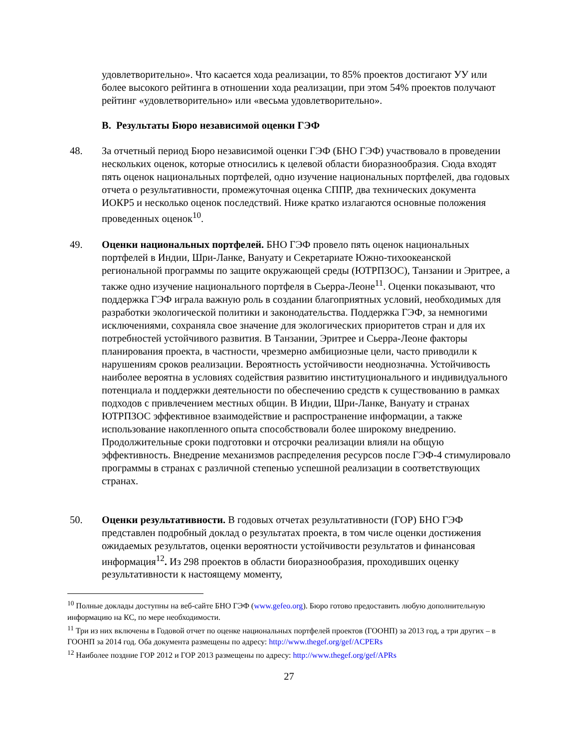удовлетворительно». Что касается хода реализации, то 85% проектов достигают УУ или более высокого рейтинга в отношении хода реализации, при этом 54% проектов получают рейтинг «удовлетворительно» или «весьма удовлетворительно».
B. Результаты Бюро независимой оценки ГЭФ
48. За отчетный период Бюро независимой оценки ГЭФ (БНО ГЭФ) участвовало в проведении нескольких оценок, которые относились к целевой области биоразнообразия. Сюда входят пять оценок национальных портфелей, одно изучение национальных портфелей, два годовых отчета о результативности, промежуточная оценка СППР, два технических документа ИОКР5 и несколько оценок последствий. Ниже кратко излагаются основные положения проведенных оценок<sup>10</sup>.
49. Оценки национальных портфелей. БНО ГЭФ провело пять оценок национальных портфелей в Индии, Шри-Ланке, Вануату и Секретариате Южно-тихоокеанской региональной программы по защите окружающей среды (ЮТРПЗОС), Танзании и Эритрее, а также одно изучение национального портфеля в Сьерра-Леоне<sup>11</sup>. Оценки показывают, что поддержка ГЭФ играла важную роль в создании благоприятных условий, необходимых для разработки экологической политики и законодательства. Поддержка ГЭФ, за немногими исключениями, сохраняла свое значение для экологических приоритетов стран и для их потребностей устойчивого развития. В Танзании, Эритрее и Сьерра-Леоне факторы планирования проекта, в частности, чрезмерно амбициозные цели, часто приводили к нарушениям сроков реализации. Вероятность устойчивости неоднозначна. Устойчивость наиболее вероятна в условиях содействия развитию институционального и индивидуального потенциала и поддержки деятельности по обеспечению средств к существованию в рамках подходов с привлечением местных общин. В Индии, Шри-Ланке, Вануату и странах ЮТРПЗОС эффективное взаимодействие и распространение информации, а также использование накопленного опыта способствовали более широкому внедрению. Продолжительные сроки подготовки и отсрочки реализации влияли на общую эффективность. Внедрение механизмов распределения ресурсов после ГЭФ-4 стимулировало программы в странах с различной степенью успешной реализации в соответствующих странах.
50. Оценки результативности. В годовых отчетах результативности (ГОР) БНО ГЭФ представлен подробный доклад о результатах проекта, в том числе оценки достижения ожидаемых результатов, оценки вероятности устойчивости результатов и финансовая информация<sup>12</sup>. Из 298 проектов в области биоразнообразия, проходивших оценку результативности к настоящему моменту,
<sup>10</sup> Полные доклады доступны на веб-сайте БНО ГЭФ (www.gefeo.org). Бюро готово предоставить любую дополнительную информацию на КС, по мере необходимости.
<sup>11</sup> Три из них включены в Годовой отчет по оценке национальных портфелей проектов (ГООНП) за 2013 год, а три других – в ГООНП за 2014 год. Оба документа размещены по адресу: http://www.thegef.org/gef/ACPERs
<sup>12</sup> Наиболее поздние ГОР 2012 и ГОР 2013 размещены по адресу: http://www.thegef.org/gef/APRs
27